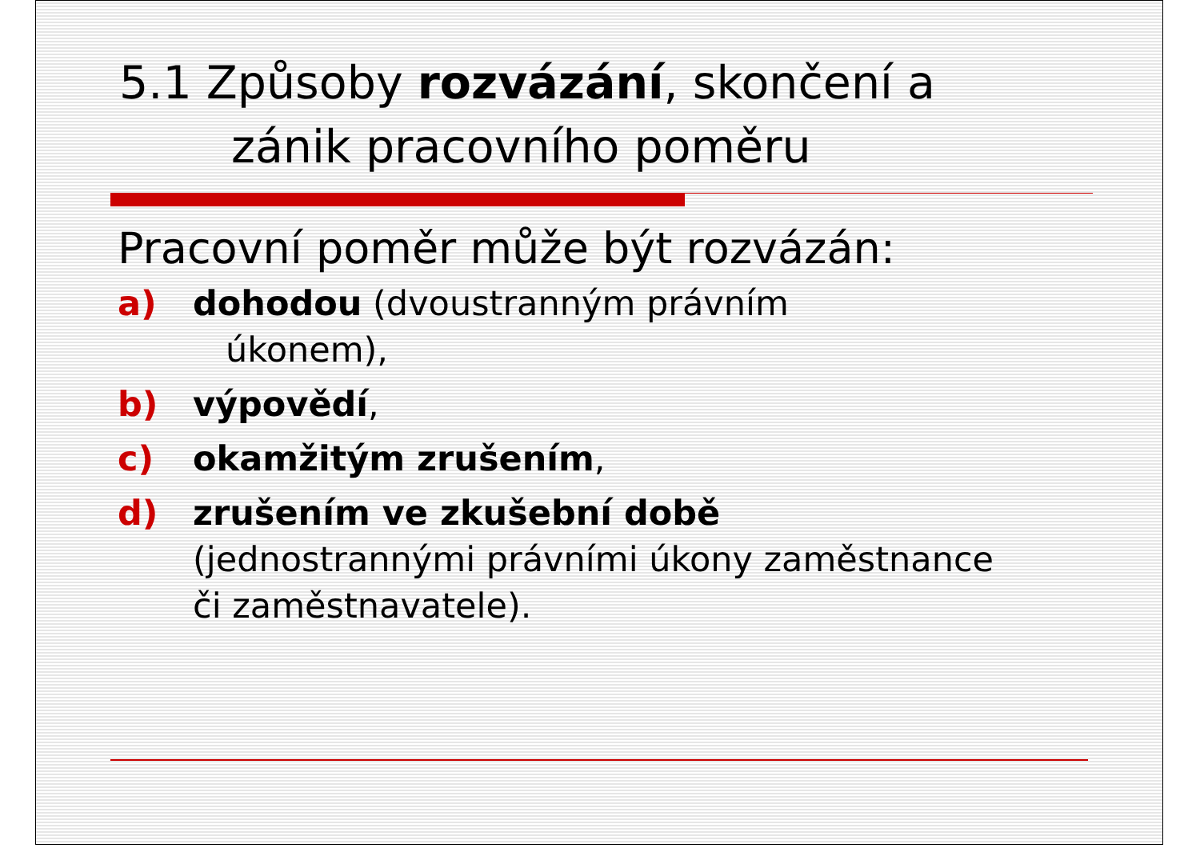5.1 Způsoby rozvázání, skončení a
zánik pracovního poměru
Pracovní poměr může být rozvázán:
a) dohodou (dvoustranným právním
úkonem),
b) výpovědí,
c) okamžitým zrušením,
d) zrušením ve zkušební době
(jednostrannými právními úkony zaměstnance
či zaměstnavatele).